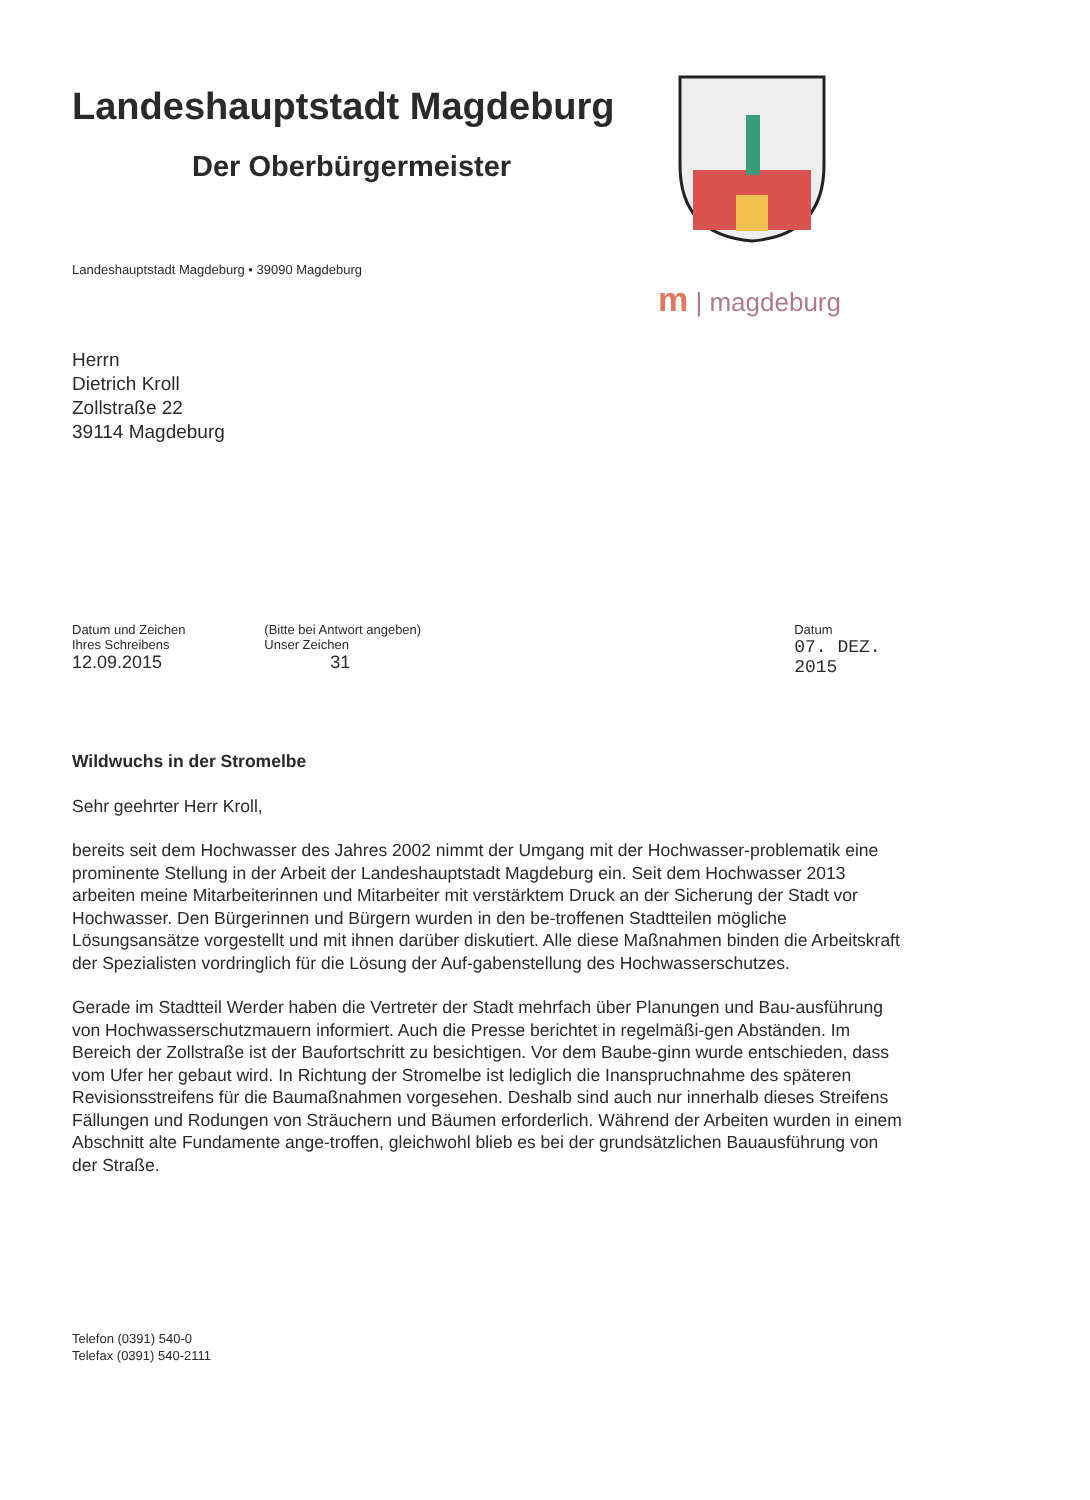Landeshauptstadt Magdeburg
Der Oberbürgermeister
m | magdeburg
Landeshauptstadt Magdeburg • 39090 Magdeburg
Herrn
Dietrich Kroll
Zollstraße 22
39114 Magdeburg
Datum und Zeichen
Ihres Schreibens
12.09.2015
(Bitte bei Antwort angeben)
Unser Zeichen
31
Datum
07. DEZ. 2015
Wildwuchs in der Stromelbe
Sehr geehrter Herr Kroll,
bereits seit dem Hochwasser des Jahres 2002 nimmt der Umgang mit der Hochwasser-problematik eine prominente Stellung in der Arbeit der Landeshauptstadt Magdeburg ein. Seit dem Hochwasser 2013 arbeiten meine Mitarbeiterinnen und Mitarbeiter mit verstärktem Druck an der Sicherung der Stadt vor Hochwasser. Den Bürgerinnen und Bürgern wurden in den be-troffenen Stadtteilen mögliche Lösungsansätze vorgestellt und mit ihnen darüber diskutiert. Alle diese Maßnahmen binden die Arbeitskraft der Spezialisten vordringlich für die Lösung der Auf-gabenstellung des Hochwasserschutzes.
Gerade im Stadtteil Werder haben die Vertreter der Stadt mehrfach über Planungen und Bau-ausführung von Hochwasserschutzmauern informiert. Auch die Presse berichtet in regelmäßi-gen Abständen. Im Bereich der Zollstraße ist der Baufortschritt zu besichtigen. Vor dem Baube-ginn wurde entschieden, dass vom Ufer her gebaut wird. In Richtung der Stromelbe ist lediglich die Inanspruchnahme des späteren Revisionsstreifens für die Baumaßnahmen vorgesehen. Deshalb sind auch nur innerhalb dieses Streifens Fällungen und Rodungen von Sträuchern und Bäumen erforderlich. Während der Arbeiten wurden in einem Abschnitt alte Fundamente ange-troffen, gleichwohl blieb es bei der grundsätzlichen Bauausführung von der Straße.
Telefon (0391) 540-0
Telefax (0391) 540-2111